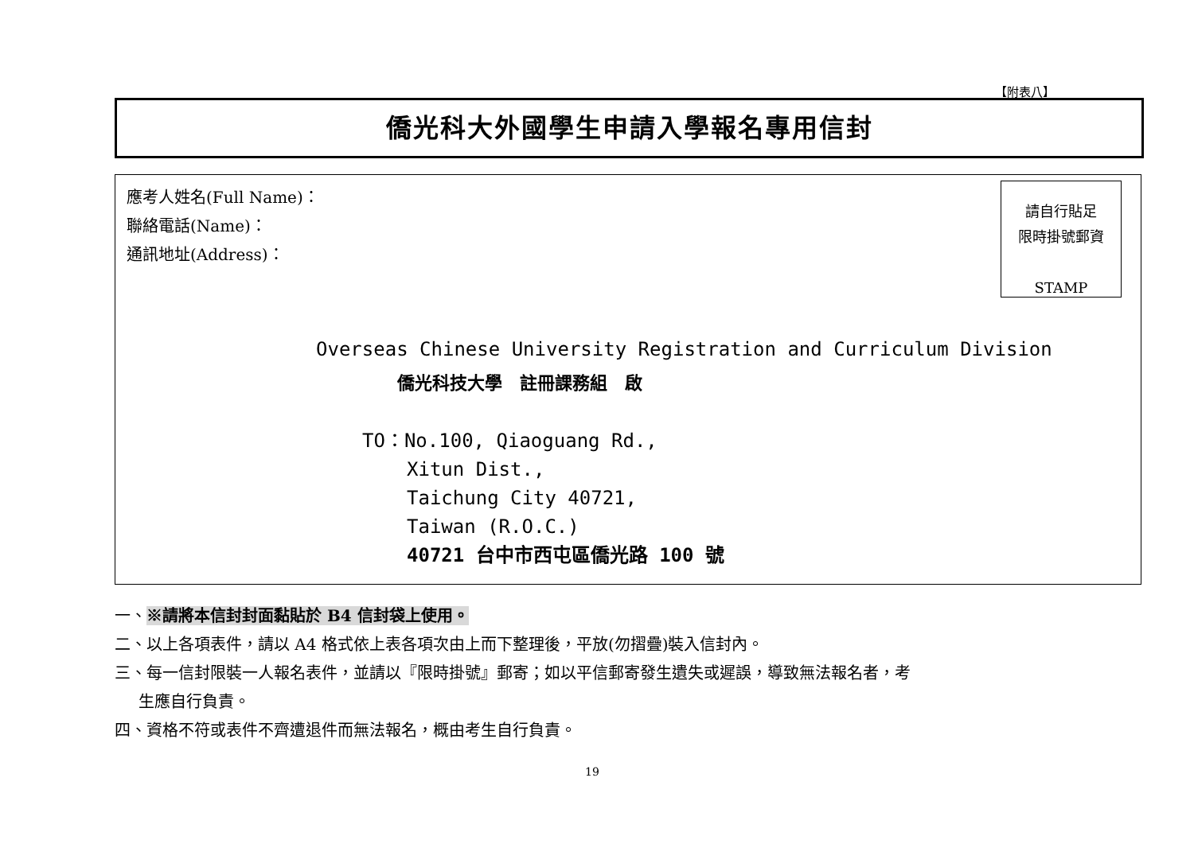【附表八】
僑光科大外國學生申請入學報名專用信封
應考人姓名(Full Name)：
聯絡電話(Name)：
通訊地址(Address)：
請自行貼足
限時掛號郵資
STAMP
Overseas Chinese University Registration and Curriculum Division
僑光科技大學　註冊課務組　啟
TO：No.100, Qiaoguang Rd.,
Xitun Dist.,
Taichung City 40721,
Taiwan (R.O.C.)
40721 台中市西屯區僑光路 100 號
一、※請將本信封封面黏貼於 B4 信封袋上使用。
二、以上各項表件，請以 A4 格式依上表各項次由上而下整理後，平放(勿摺疊)裝入信封內。
三、每一信封限裝一人報名表件，並請以『限時掛號』郵寄；如以平信郵寄發生遺失或遲誤，導致無法報名者，考
  生應自行負責。
四、資格不符或表件不齊遭退件而無法報名，概由考生自行負責。
19